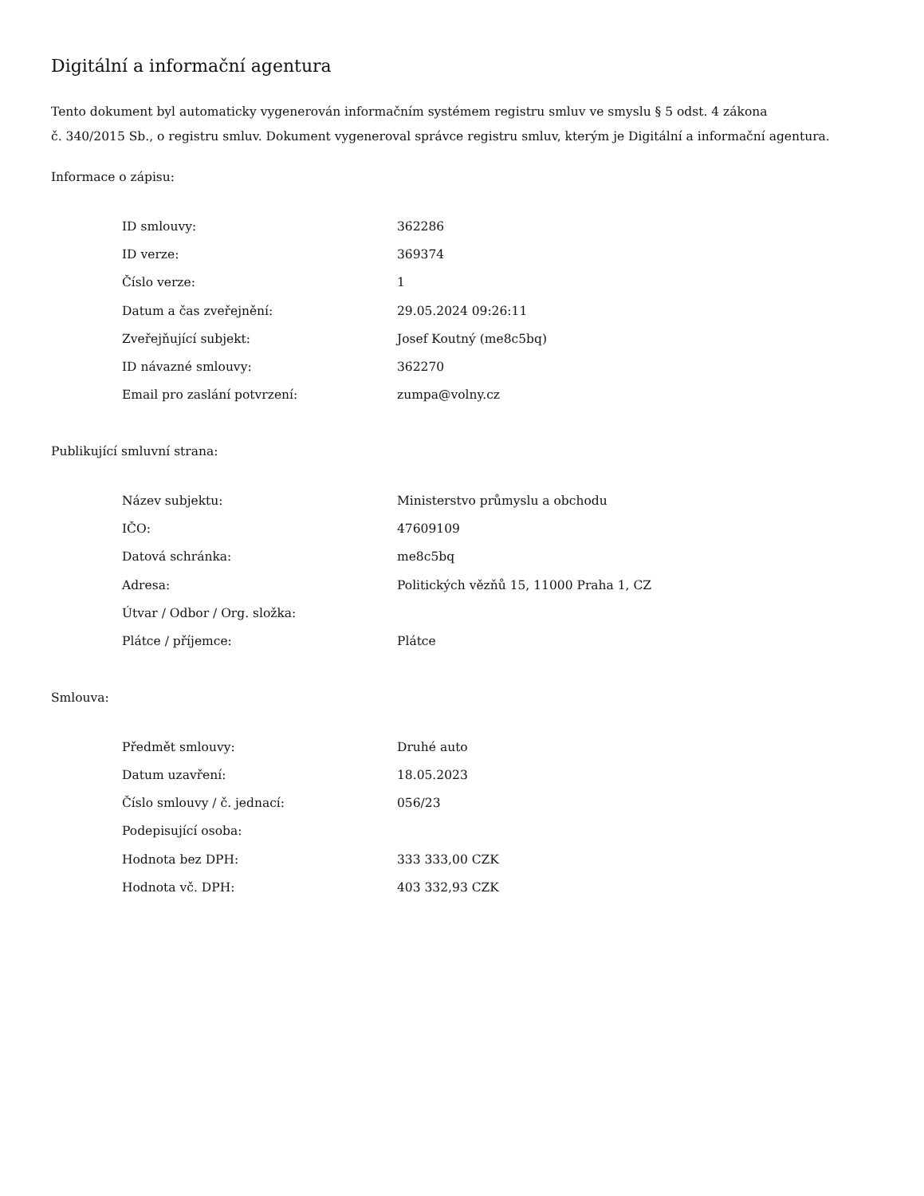Digitální a informační agentura
Tento dokument byl automaticky vygenerován informačním systémem registru smluv ve smyslu § 5 odst. 4 zákona
č. 340/2015 Sb., o registru smluv. Dokument vygeneroval správce registru smluv, kterým je Digitální a informační agentura.
Informace o zápisu:
| ID smlouvy: | 362286 |
| ID verze: | 369374 |
| Číslo verze: | 1 |
| Datum a čas zveřejnění: | 29.05.2024 09:26:11 |
| Zveřejňující subjekt: | Josef Koutný (me8c5bq) |
| ID návazné smlouvy: | 362270 |
| Email pro zaslání potvrzení: | zumpa@volny.cz |
Publikující smluvní strana:
| Název subjektu: | Ministerstvo průmyslu a obchodu |
| IČO: | 47609109 |
| Datová schránka: | me8c5bq |
| Adresa: | Politických vězňů 15, 11000 Praha 1, CZ |
| Útvar / Odbor / Org. složka: | |
| Plátce / příjemce: | Plátce |
Smlouva:
| Předmět smlouvy: | Druhé auto |
| Datum uzavření: | 18.05.2023 |
| Číslo smlouvy / č. jednací: | 056/23 |
| Podepisující osoba: | |
| Hodnota bez DPH: | 333 333,00 CZK |
| Hodnota vč. DPH: | 403 332,93 CZK |